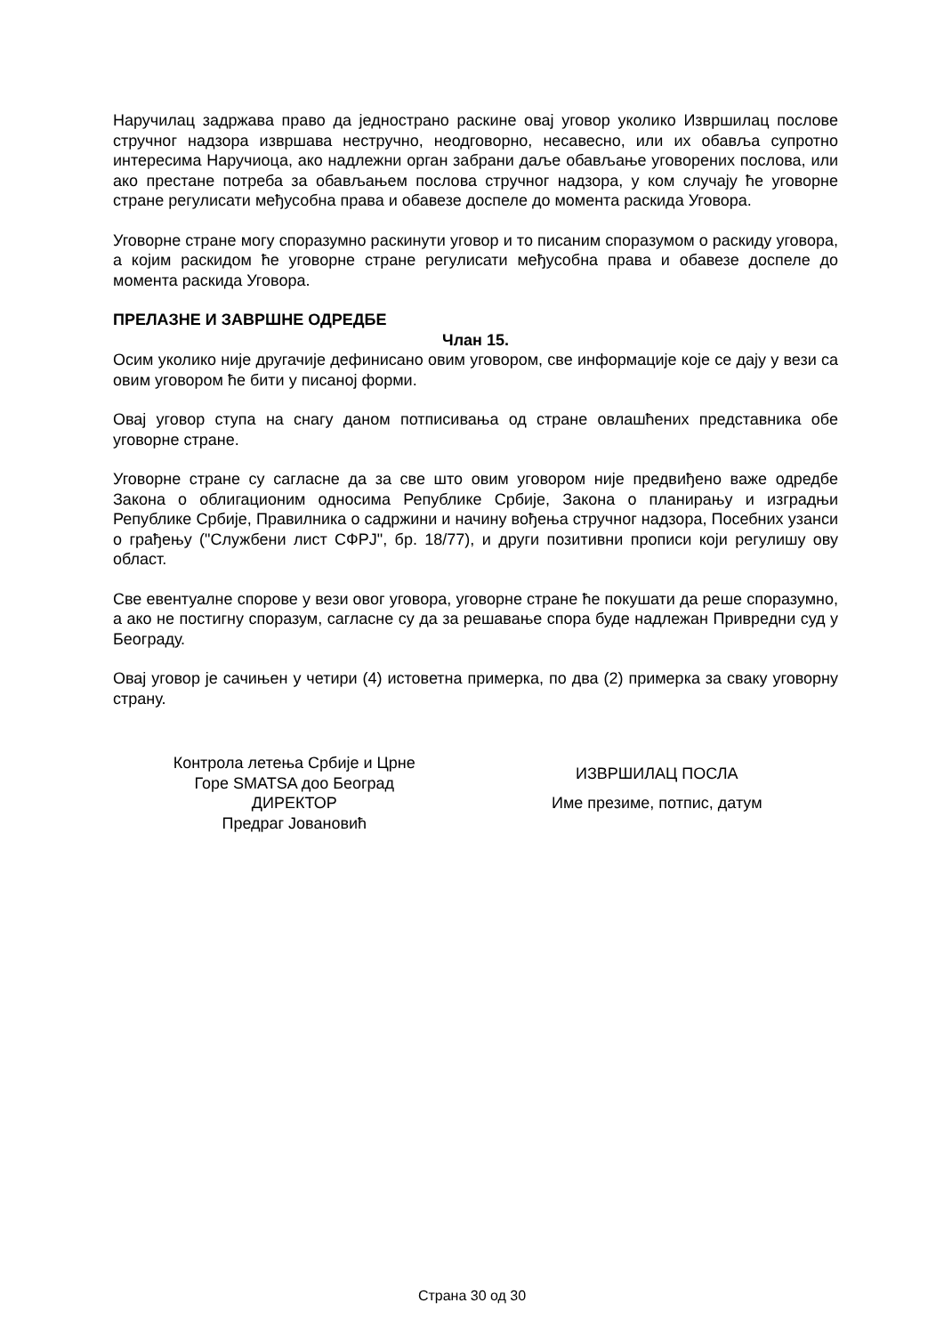Наручилац задржава право да једнострано раскине овај уговор уколико Извршилац послове стручног надзора извршава нестручно, неодговорно, несавесно, или их обавља супротно интересима Наручиоца, ако надлежни орган забрани даље обављање уговорених послова, или ако престане потреба за обављањем послова стручног надзора, у ком случају ће уговорне стране регулисати међусобна права и обавезе доспеле до момента раскида Уговора.
Уговорне стране могу споразумно раскинути уговор и то писаним споразумом о раскиду уговора, а којим раскидом ће уговорне стране регулисати међусобна права и обавезе доспеле до момента раскида Уговора.
ПРЕЛАЗНЕ И ЗАВРШНЕ ОДРЕДБЕ
Члан 15.
Осим уколико није другачије дефинисано овим уговором, све информације које се дају у вези са овим уговором ће бити у писаној форми.
Овај уговор ступа на снагу даном потписивања од стране овлашћених представника обе уговорне стране.
Уговорне стране су сагласне да за све што овим уговором није предвиђено важе одредбе Закона о облигационим односима Републике Србије, Закона о планирању и изградњи Републике Србије, Правилника о садржини и начину вођења стручног надзора, Посебних узанси о грађењу ("Службени лист СФРЈ", бр. 18/77), и други позитивни прописи који регулишу ову област.
Све евентуалне спорове у вези овог уговора, уговорне стране ће покушати да реше споразумно, а ако не постигну споразум, сагласне су да за решавање спора буде надлежан Привредни суд у Београду.
Овај уговор је сачињен у четири (4) истоветна примерка, по два (2) примерка за сваку уговорну страну.
Контрола летења Србије и Црне
Горе SMATSA доо Београд
ДИРЕКТОР
Предраг Јовановић
ИЗВРШИЛАЦ ПОСЛА
Име презиме, потпис, датум
Страна 30 од 30